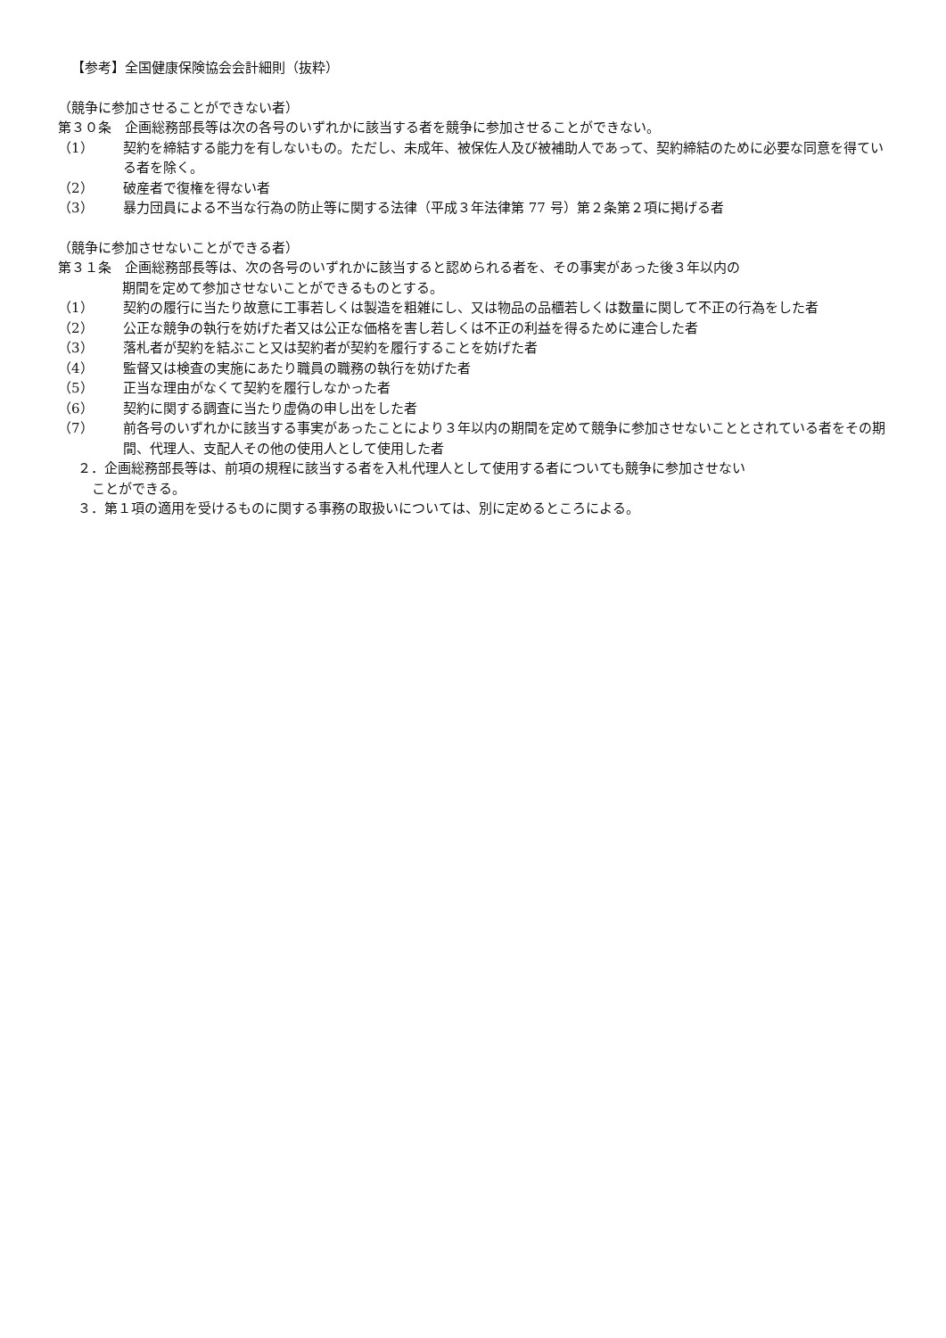【参考】全国健康保険協会会計細則（抜粋）
（競争に参加させることができない者）
第３０条　企画総務部長等は次の各号のいずれかに該当する者を競争に参加させることができない。
（1） 契約を締結する能力を有しないもの。ただし、未成年、被保佐人及び被補助人であって、契約締結のために必要な同意を得ている者を除く。
（2） 破産者で復権を得ない者
（3） 暴力団員による不当な行為の防止等に関する法律（平成３年法律第 77 号）第２条第２項に掲げる者
（競争に参加させないことができる者）
第３１条　企画総務部長等は、次の各号のいずれかに該当すると認められる者を、その事実があった後３年以内の
期間を定めて参加させないことができるものとする。
（1） 契約の履行に当たり故意に工事若しくは製造を粗雑にし、又は物品の品櫃若しくは数量に関して不正の行為をした者
（2） 公正な競争の執行を妨げた者又は公正な価格を害し若しくは不正の利益を得るために連合した者
（3） 落札者が契約を結ぶこと又は契約者が契約を履行することを妨げた者
（4） 監督又は検査の実施にあたり職員の職務の執行を妨げた者
（5） 正当な理由がなくて契約を履行しなかった者
（6） 契約に関する調査に当たり虚偽の申し出をした者
（7） 前各号のいずれかに該当する事実があったことにより３年以内の期間を定めて競争に参加させないこととされている者をその期間、代理人、支配人その他の使用人として使用した者
２．企画総務部長等は、前項の規程に該当する者を入札代理人として使用する者についても競争に参加させない
ことができる。
３．第１項の適用を受けるものに関する事務の取扱いについては、別に定めるところによる。